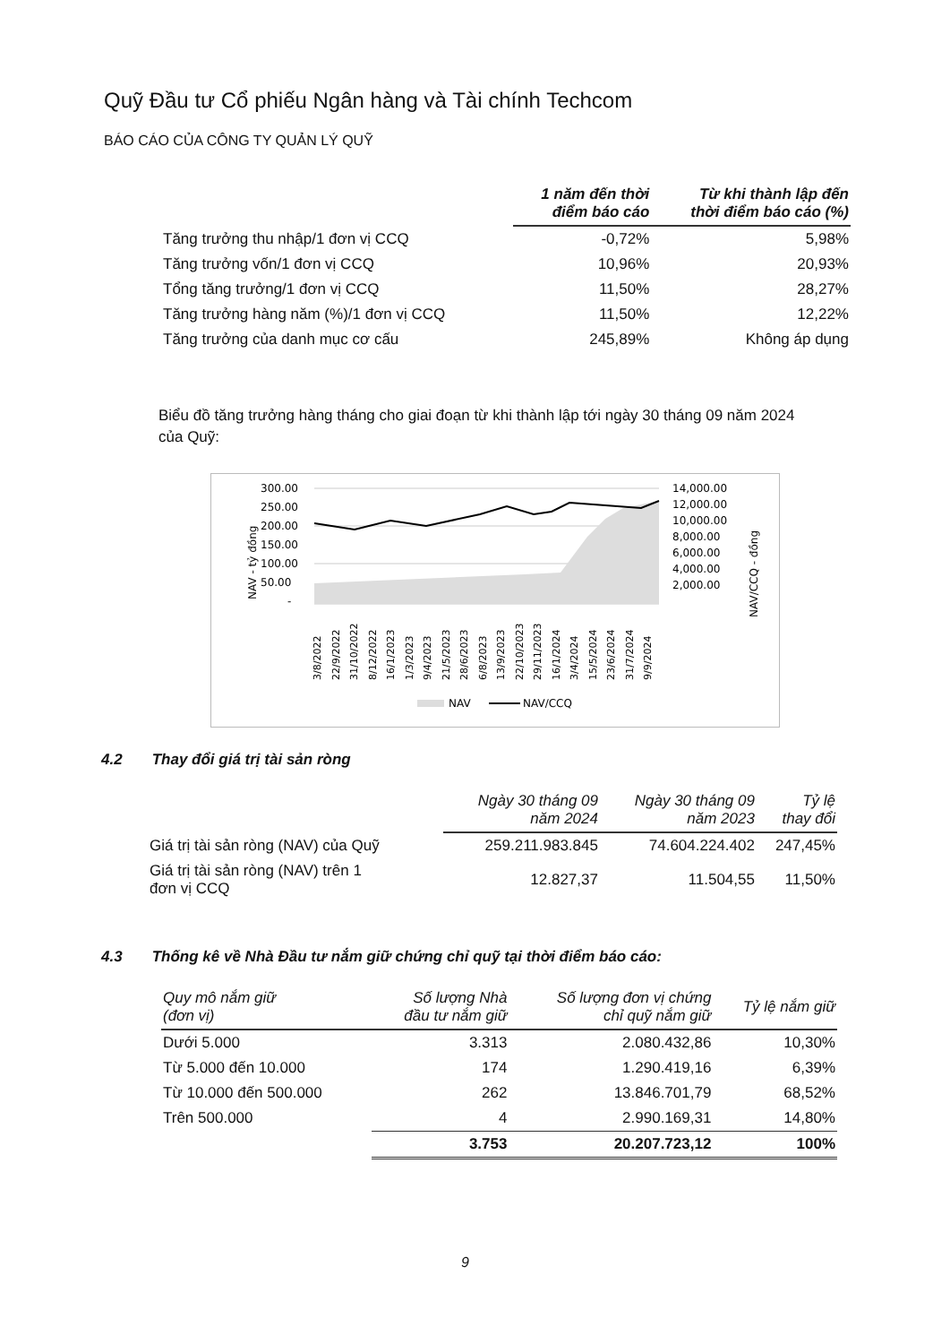Quỹ Đầu tư Cổ phiếu Ngân hàng và Tài chính Techcom
BÁO CÁO CỦA CÔNG TY QUẢN LÝ QUỸ
| | 1 năm đến thời điểm báo cáo | Từ khi thành lập đến thời điểm báo cáo (%) |
| --- | --- | --- |
| Tăng trưởng thu nhập/1 đơn vị CCQ | -0,72% | 5,98% |
| Tăng trưởng vốn/1 đơn vị CCQ | 10,96% | 20,93% |
| Tổng tăng trưởng/1 đơn vị CCQ | 11,50% | 28,27% |
| Tăng trưởng hàng năm (%)/1 đơn vị CCQ | 11,50% | 12,22% |
| Tăng trưởng của danh mục cơ cấu | 245,89% | Không áp dụng |
Biểu đồ tăng trưởng hàng tháng cho giai đoạn từ khi thành lập tới ngày 30 tháng 09 năm 2024 của Quỹ:
NAV - tỷ đồng
300.00
250.00
200.00
150.00
100.00
50.00
-
14,000.00
12,000.00
10,000.00
8,000.00
6,000.00
4,000.00
2,000.00
NAV/CCQ - đồng
3/8/2022
22/9/2022
31/10/2022
8/12/2022
16/1/2023
1/3/2023
9/4/2023
21/5/2023
28/6/2023
6/8/2023
13/9/2023
22/10/2023
29/11/2023
16/1/2024
3/4/2024
15/5/2024
23/6/2024
31/7/2024
9/9/2024
NAV
NAV/CCQ
4.2 Thay đổi giá trị tài sản ròng
| | Ngày 30 tháng 09 năm 2024 | Ngày 30 tháng 09 năm 2023 | Tỷ lệ thay đổi |
| --- | --- | --- | --- |
| Giá trị tài sản ròng (NAV) của Quỹ | 259.211.983.845 | 74.604.224.402 | 247,45% |
| Giá trị tài sản ròng (NAV) trên 1 đơn vị CCQ | 12.827,37 | 11.504,55 | 11,50% |
4.3 Thống kê về Nhà Đầu tư nắm giữ chứng chỉ quỹ tại thời điểm báo cáo:
| Quy mô nắm giữ (đơn vị) | Số lượng Nhà đầu tư nắm giữ | Số lượng đơn vị chứng chỉ quỹ nắm giữ | Tỷ lệ nắm giữ |
| --- | --- | --- | --- |
| Dưới 5.000 | 3.313 | 2.080.432,86 | 10,30% |
| Từ 5.000 đến 10.000 | 174 | 1.290.419,16 | 6,39% |
| Từ 10.000 đến 500.000 | 262 | 13.846.701,79 | 68,52% |
| Trên 500.000 | 4 | 2.990.169,31 | 14,80% |
| | 3.753 | 20.207.723,12 | 100% |
9